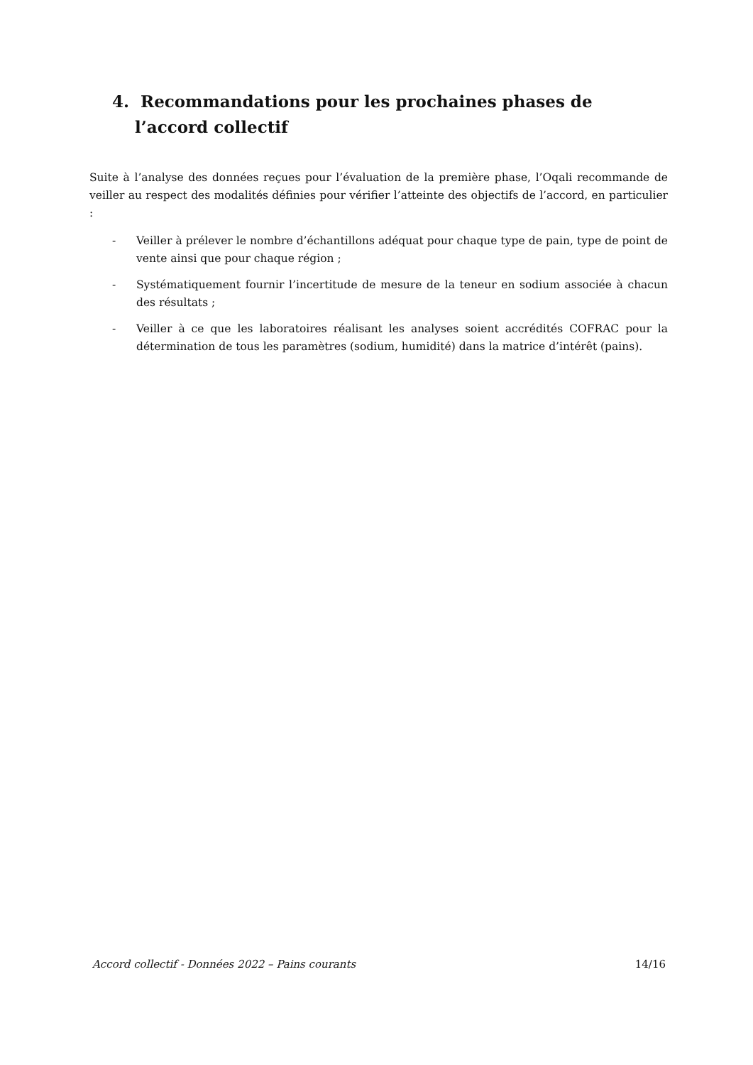4. Recommandations pour les prochaines phases de l’accord collectif
Suite à l’analyse des données reçues pour l’évaluation de la première phase, l’Oqali recommande de veiller au respect des modalités définies pour vérifier l’atteinte des objectifs de l’accord, en particulier :
- Veiller à prélever le nombre d’échantillons adéquat pour chaque type de pain, type de point de vente ainsi que pour chaque région ;
- Systématiquement fournir l’incertitude de mesure de la teneur en sodium associée à chacun des résultats ;
- Veiller à ce que les laboratoires réalisant les analyses soient accrédités COFRAC pour la détermination de tous les paramètres (sodium, humidité) dans la matrice d’intérêt (pains).
Accord collectif - Données 2022 – Pains courants 14/16